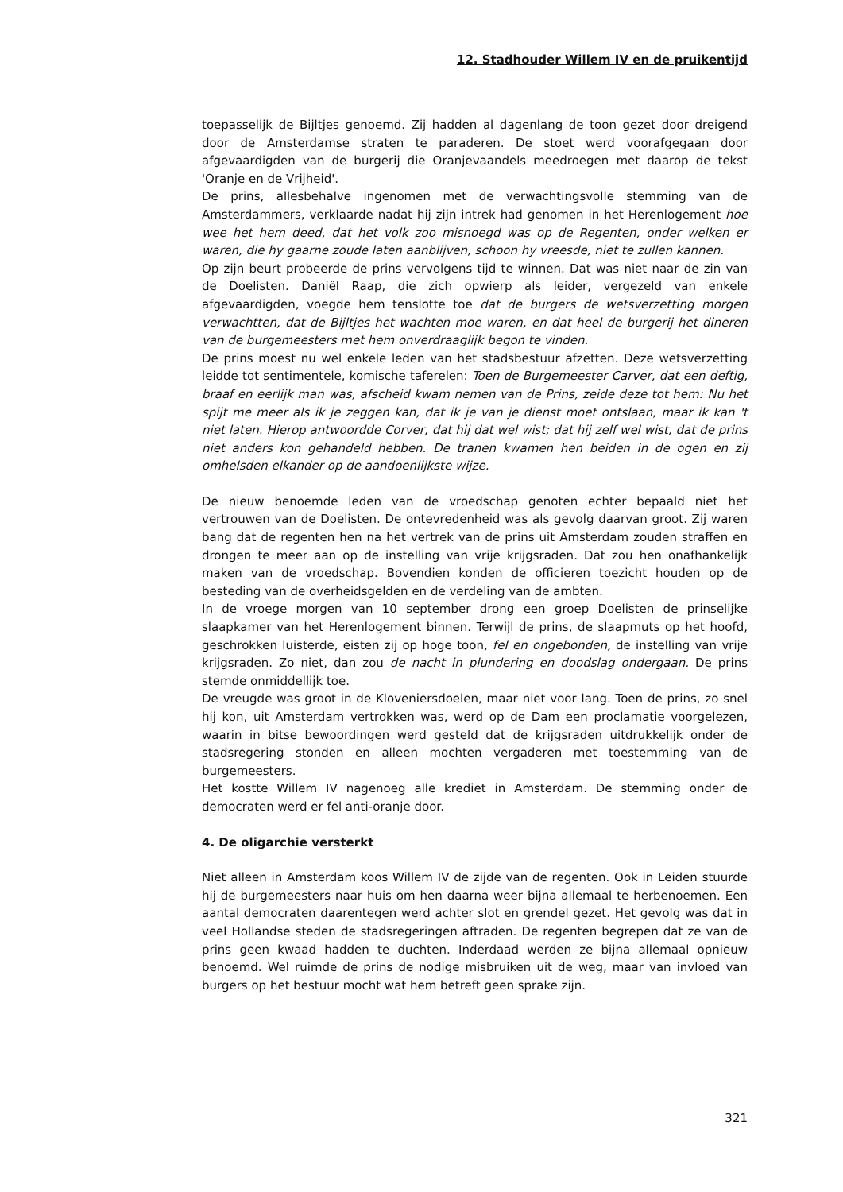12. Stadhouder Willem IV en de pruikentijd
toepasselijk de Bijltjes genoemd. Zij hadden al dagenlang de toon gezet door dreigend door de Amsterdamse straten te paraderen. De stoet werd voorafgegaan door afgevaardigden van de burgerij die Oranjevaandels meedroegen met daarop de tekst 'Oranje en de Vrijheid'.
De prins, allesbehalve ingenomen met de verwachtingsvolle stemming van de Amsterdammers, verklaarde nadat hij zijn intrek had genomen in het Herenlogement hoe wee het hem deed, dat het volk zoo misnoegd was op de Regenten, onder welken er waren, die hy gaarne zoude laten aanblijven, schoon hy vreesde, niet te zullen kannen.
Op zijn beurt probeerde de prins vervolgens tijd te winnen. Dat was niet naar de zin van de Doelisten. Daniël Raap, die zich opwierp als leider, vergezeld van enkele afgevaardigden, voegde hem tenslotte toe dat de burgers de wetsverzetting morgen verwachtten, dat de Bijltjes het wachten moe waren, en dat heel de burgerij het dineren van de burgemeesters met hem onverdraaglijk begon te vinden.
De prins moest nu wel enkele leden van het stadsbestuur afzetten. Deze wetsverzetting leidde tot sentimentele, komische taferelen: Toen de Burgemeester Carver, dat een deftig, braaf en eerlijk man was, afscheid kwam nemen van de Prins, zeide deze tot hem: Nu het spijt me meer als ik je zeggen kan, dat ik je van je dienst moet ontslaan, maar ik kan 't niet laten. Hierop antwoordde Corver, dat hij dat wel wist; dat hij zelf wel wist, dat de prins niet anders kon gehandeld hebben. De tranen kwamen hen beiden in de ogen en zij omhelsden elkander op de aandoenlijkste wijze.
De nieuw benoemde leden van de vroedschap genoten echter bepaald niet het vertrouwen van de Doelisten. De ontevredenheid was als gevolg daarvan groot. Zij waren bang dat de regenten hen na het vertrek van de prins uit Amsterdam zouden straffen en drongen te meer aan op de instelling van vrije krijgsraden. Dat zou hen onafhankelijk maken van de vroedschap. Bovendien konden de officieren toezicht houden op de besteding van de overheidsgelden en de verdeling van de ambten.
In de vroege morgen van 10 september drong een groep Doelisten de prinselijke slaapkamer van het Herenlogement binnen. Terwijl de prins, de slaapmuts op het hoofd, geschrokken luisterde, eisten zij op hoge toon, fel en ongebonden, de instelling van vrije krijgsraden. Zo niet, dan zou de nacht in plundering en doodslag ondergaan. De prins stemde onmiddellijk toe.
De vreugde was groot in de Kloveniersdoelen, maar niet voor lang. Toen de prins, zo snel hij kon, uit Amsterdam vertrokken was, werd op de Dam een proclamatie voorgelezen, waarin in bitse bewoordingen werd gesteld dat de krijgsraden uitdrukkelijk onder de stadsregering stonden en alleen mochten vergaderen met toestemming van de burgemeesters.
Het kostte Willem IV nagenoeg alle krediet in Amsterdam. De stemming onder de democraten werd er fel anti-oranje door.
4. De oligarchie versterkt
Niet alleen in Amsterdam koos Willem IV de zijde van de regenten. Ook in Leiden stuurde hij de burgemeesters naar huis om hen daarna weer bijna allemaal te herbenoemen. Een aantal democraten daarentegen werd achter slot en grendel gezet. Het gevolg was dat in veel Hollandse steden de stadsregeringen aftraden. De regenten begrepen dat ze van de prins geen kwaad hadden te duchten. Inderdaad werden ze bijna allemaal opnieuw benoemd. Wel ruimde de prins de nodige misbruiken uit de weg, maar van invloed van burgers op het bestuur mocht wat hem betreft geen sprake zijn.
321